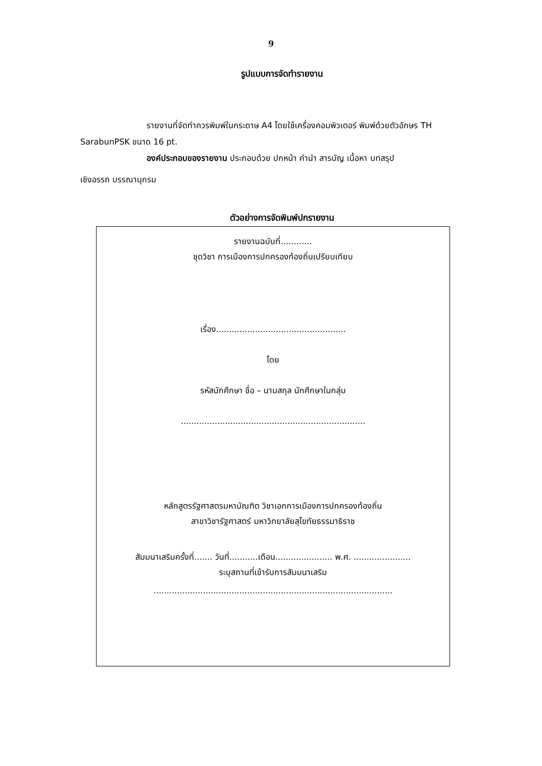9
รูปแบบการจัดทำรายงาน
รายงานที่จัดทำควรพิมพ์ในกระดาษ A4 โดยใช้เครื่องคอมพิวเตอร์ พิมพ์ด้วยตัวอักษร TH SarabunPSK ขนาด 16 pt.
องค์ประกอบของรายงาน ประกอบด้วย ปกหน้า คำนำ สารบัญ เนื้อหา บทสรุป
เชิงอรรถ บรรณานุกรม
ตัวอย่างการจัดพิมพ์ปกรายงาน
รายงานฉบับที่............
ชุดวิชา การเมืองการปกครองท้องถิ่นเปรียบเทียบ
เรื่อง..................................................
โดย
รหัสนักศึกษา ชื่อ – นามสกุล นักศึกษาในกลุ่ม
.......................................................................
หลักสูตรรัฐศาสตรมหาบัณฑิต วิชาเอกการเมืองการปกครองท้องถิ่น
สาขาวิชารัฐศาสตร์ มหาวิทยาลัยสุโขทัยธรรมาธิราช
สัมมนาเสริมครั้งที่....... วันที่...........เดือน...................... พ.ศ. ......................
ระบุสถานที่เข้ารับการสัมมนาเสริม
............................................................................................